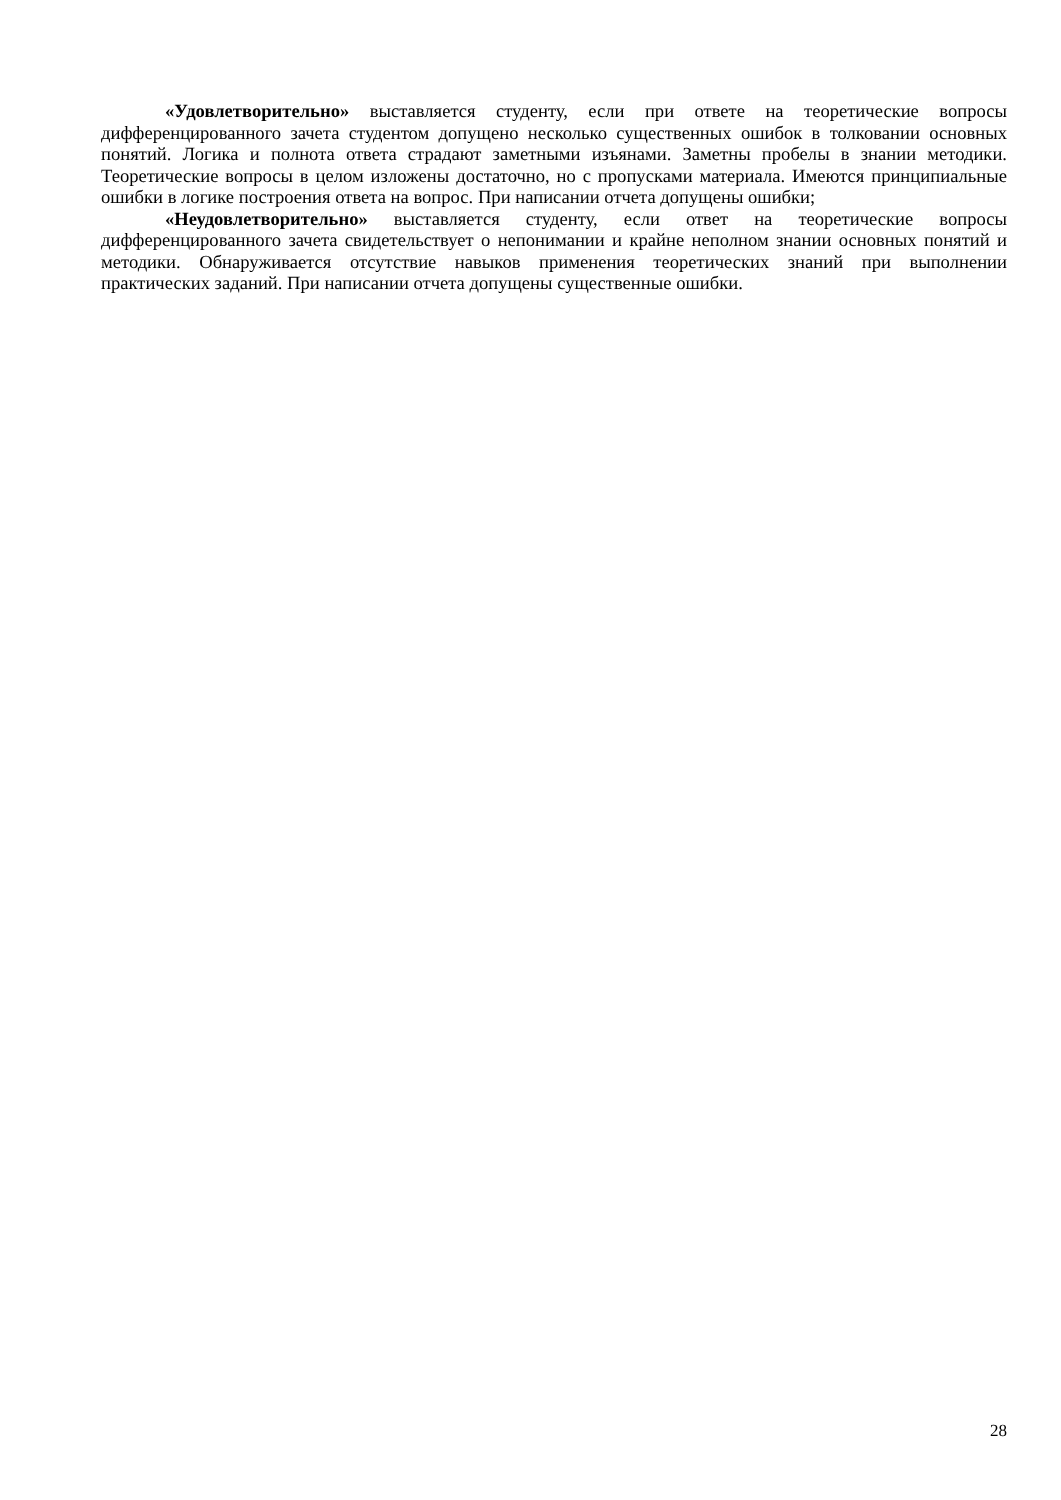«Удовлетворительно» выставляется студенту, если при ответе на теоретические вопросы дифференцированного зачета студентом допущено несколько существенных ошибок в толковании основных понятий. Логика и полнота ответа страдают заметными изъянами. Заметны пробелы в знании методики. Теоретические вопросы в целом изложены достаточно, но с пропусками материала. Имеются принципиальные ошибки в логике построения ответа на вопрос. При написании отчета допущены ошибки;
«Неудовлетворительно» выставляется студенту, если ответ на теоретические вопросы дифференцированного зачета свидетельствует о непонимании и крайне неполном знании основных понятий и методики. Обнаруживается отсутствие навыков применения теоретических знаний при выполнении практических заданий. При написании отчета допущены существенные ошибки.
28